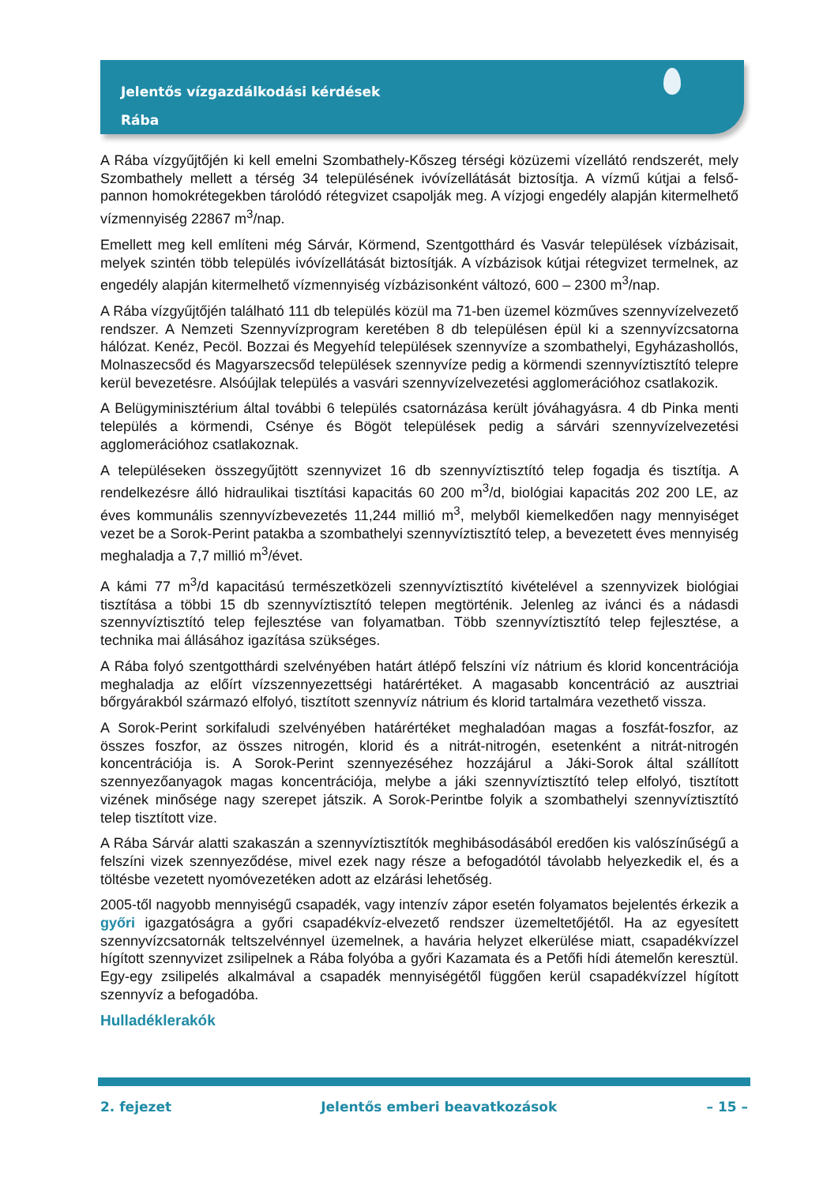Jelentős vízgazdálkodási kérdések
Rába
A Rába vízgyűjtőjén ki kell emelni Szombathely-Kőszeg térségi közüzemi vízellátó rendszerét, mely Szombathely mellett a térség 34 településének ivóvízellátását biztosítja. A vízmű kútjai a felső-pannon homokrétegekben tárolódó rétegvizet csapolják meg. A vízjogi engedély alapján kitermelhető vízmennyiség 22867 m<sup>3</sup>/nap.
Emellett meg kell említeni még Sárvár, Körmend, Szentgotthárd és Vasvár települések vízbázisait, melyek szintén több település ivóvízellátását biztosítják. A vízbázisok kútjai rétegvizet termelnek, az engedély alapján kitermelhető vízmennyiség vízbázisonként változó, 600 – 2300 m<sup>3</sup>/nap.
A Rába vízgyűjtőjén található 111 db település közül ma 71-ben üzemel közműves szennyvízelvezető rendszer. A Nemzeti Szennyvízprogram keretében 8 db településen épül ki a szennyvízcsatorna hálózat. Kenéz, Pecöl. Bozzai és Megyehíd települések szennyvíze a szombathelyi, Egyházashollós, Molnaszecsőd és Magyarszecsőd települések szennyvíze pedig a körmendi szennyvíztisztító telepre kerül bevezetésre. Alsóújlak település a vasvári szennyvízelvezetési agglomerációhoz csatlakozik.
A Belügyminisztérium által további 6 település csatornázása került jóváhagyásra. 4 db Pinka menti település a körmendi, Csénye és Bögöt települések pedig a sárvári szennyvízelvezetési agglomerációhoz csatlakoznak.
A településeken összegyűjtött szennyvizet 16 db szennyvíztisztító telep fogadja és tisztítja. A rendelkezésre álló hidraulikai tisztítási kapacitás 60 200 m<sup>3</sup>/d, biológiai kapacitás 202 200 LE, az éves kommunális szennyvízbevezetés 11,244 millió m<sup>3</sup>, melyből kiemelkedően nagy mennyiséget vezet be a Sorok-Perint patakba a szombathelyi szennyvíztisztító telep, a bevezetett éves mennyiség meghaladja a 7,7 millió m<sup>3</sup>/évet.
A kámi 77 m<sup>3</sup>/d kapacitású természetközeli szennyvíztisztító kivételével a szennyvizek biológiai tisztítása a többi 15 db szennyvíztisztító telepen megtörténik. Jelenleg az iváncі és a nádasdi szennyvíztisztító telep fejlesztése van folyamatban. Több szennyvíztisztító telep fejlesztése, a technika mai állásához igazítása szükséges.
A Rába folyó szentgotthárdi szelvényében határt átlépő felszíni víz nátrium és klorid koncentrációja meghaladja az előírt vízszennyezettségi határértéket. A magasabb koncentráció az ausztriai bőrgyárakból származó elfolyó, tisztított szennyvíz nátrium és klorid tartalmára vezethető vissza.
A Sorok-Perint sorkifaludi szelvényében határértéket meghaladóan magas a foszfát-foszfor, az összes foszfor, az összes nitrogén, klorid és a nitrát-nitrogén, esetenként a nitrát-nitrogén koncentrációja is. A Sorok-Perint szennyezéséhez hozzájárul a Jáki-Sorok által szállított szennyezőanyagok magas koncentrációja, melybe a jáki szennyvíztisztító telep elfolyó, tisztított vizének minősége nagy szerepet játszik. A Sorok-Perintbe folyik a szombathelyi szennyvíztisztító telep tisztított vize.
A Rába Sárvár alatti szakaszán a szennyvíztisztítók meghibásodásából eredően kis valószínűségű a felszíni vizek szennyeződése, mivel ezek nagy része a befogadótól távolabb helyezkedik el, és a töltésbe vezetett nyomóvezetéken adott az elzárási lehetőség.
2005-től nagyobb mennyiségű csapadék, vagy intenzív zápor esetén folyamatos bejelentés érkezik a győri igazgatóságra a győri csapadékvíz-elvezető rendszer üzemeltetőjétől. Ha az egyesített szennyvízcsatornák teltszelvénnyel üzemelnek, a havária helyzet elkerülése miatt, csapadékvízzel hígított szennyvizet zsilipelnek a Rába folyóba a győri Kazamata és a Petőfi hídi átemelőn keresztül. Egy-egy zsilipelés alkalmával a csapadék mennyiségétől függően kerül csapadékvízzel hígított szennyvíz a befogadóba.
Hulladéklerakók
2. fejezet Jelentős emberi beavatkozások – 15 –